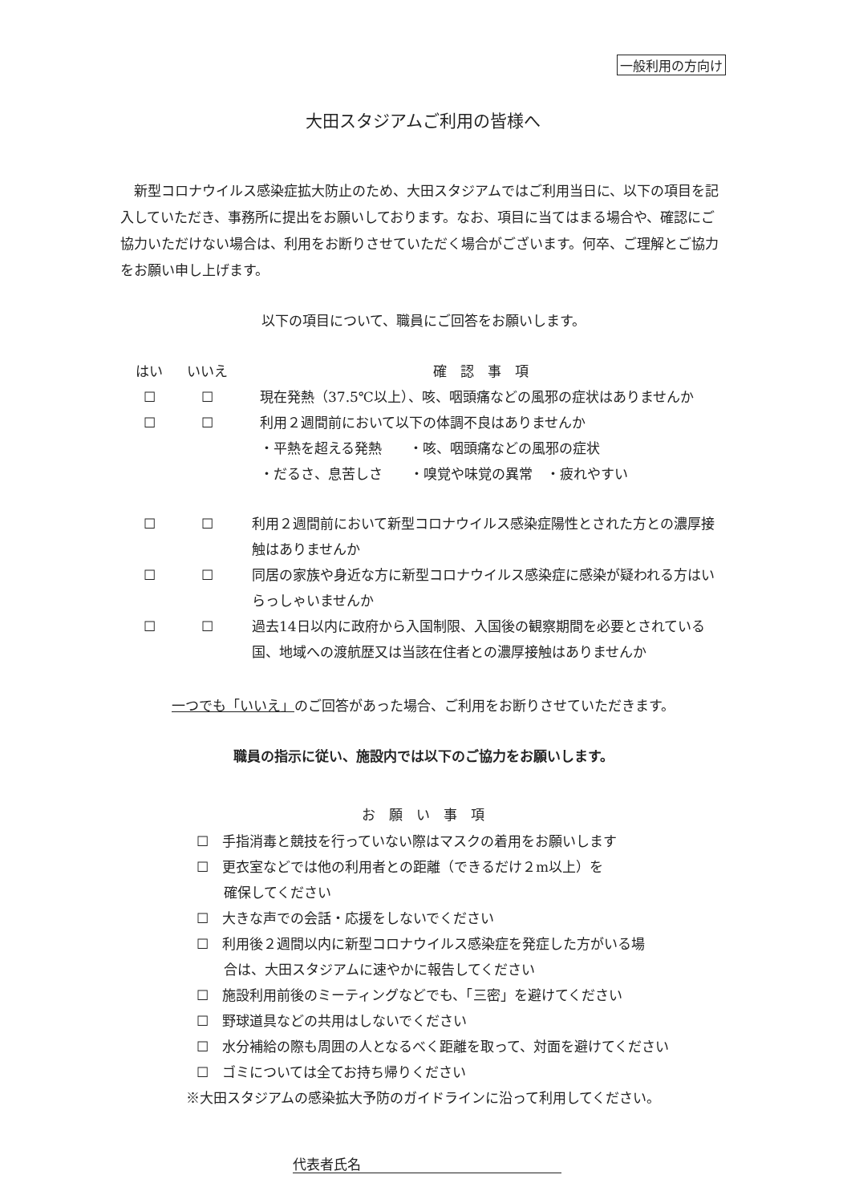一般利用の方向け
大田スタジアムご利用の皆様へ
新型コロナウイルス感染症拡大防止のため、大田スタジアムではご利用当日に、以下の項目を記入していただき、事務所に提出をお願いしております。なお、項目に当てはまる場合や、確認にご協力いただけない場合は、利用をお断りさせていただく場合がございます。何卒、ご理解とご協力をお願い申し上げます。
以下の項目について、職員にご回答をお願いします。
| はい | いいえ | 確 認 事 項 |
| --- | --- | --- |
| ☐ | ☐ | 現在発熱（37.5℃以上）、咳、咽頭痛などの風邪の症状はありませんか |
| ☐ | ☐ | 利用２週間前において以下の体調不良はありませんか ・平熱を超える発熱 ・咳、咽頭痛などの風邪の症状 ・だるさ、息苦しさ ・嗅覚や味覚の異常 ・疲れやすい |
| ☐ | ☐ | 利用２週間前において新型コロナウイルス感染症陽性とされた方との濃厚接触はありませんか |
| ☐ | ☐ | 同居の家族や身近な方に新型コロナウイルス感染症に感染が疑われる方はいらっしゃいませんか |
| ☐ | ☐ | 過去14日以内に政府から入国制限、入国後の観察期間を必要とされている国、地域への渡航歴又は当該在住者との濃厚接触はありませんか |
一つでも「いいえ」のご回答があった場合、ご利用をお断りさせていただきます。
職員の指示に従い、施設内では以下のご協力をお願いします。
お　願　い　事　項
☐　手指消毒と競技を行っていない際はマスクの着用をお願いします
☐　更衣室などでは他の利用者との距離（できるだけ２m以上）を
　　確保してください
☐　大きな声での会話・応援をしないでください
☐　利用後２週間以内に新型コロナウイルス感染症を発症した方がいる場
　　合は、大田スタジアムに速やかに報告してください
☐　施設利用前後のミーティングなどでも、「三密」を避けてください
☐　野球道具などの共用はしないでください
☐　水分補給の際も周囲の人となるべく距離を取って、対面を避けてください
☐　ゴミについては全てお持ち帰りください
※大田スタジアムの感染拡大予防のガイドラインに沿って利用してください。
代表者氏名